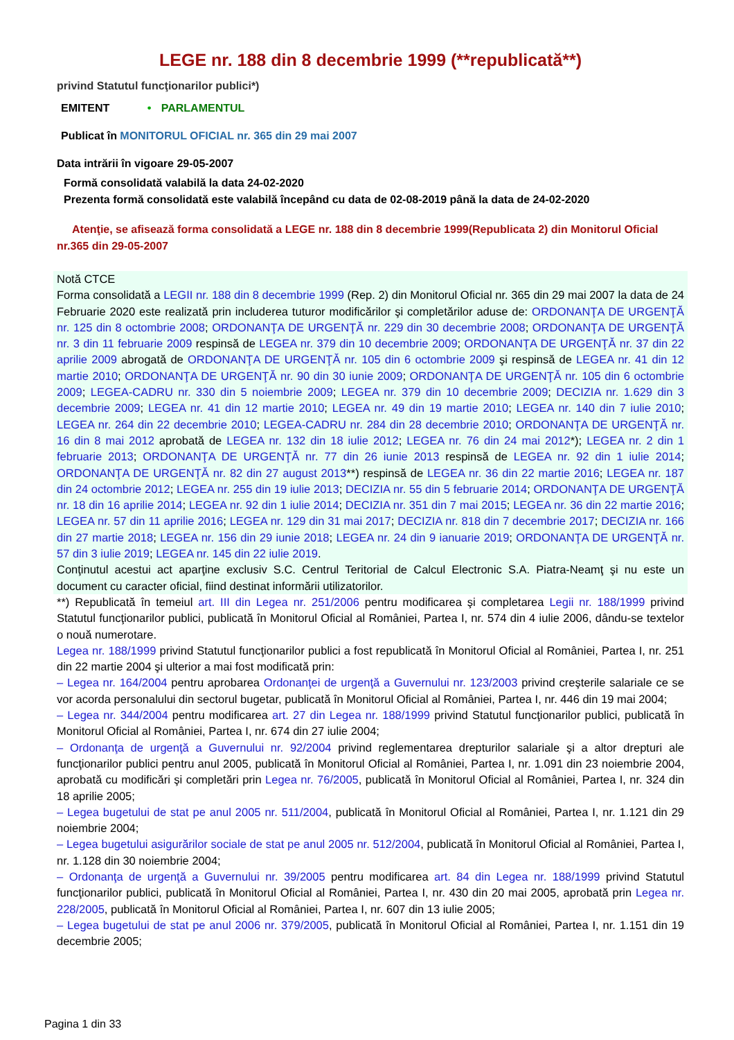LEGE nr. 188 din 8 decembrie 1999 (**republicată**)
privind Statutul funcţionarilor publici*)
EMITENT • PARLAMENTUL
Publicat în MONITORUL OFICIAL nr. 365 din 29 mai 2007
Data intrării în vigoare 29-05-2007
Formă consolidată valabilă la data 24-02-2020
Prezenta formă consolidată este valabilă începând cu data de 02-08-2019 până la data de 24-02-2020
Atenţie, se afisează forma consolidată a LEGE nr. 188 din 8 decembrie 1999(Republicata 2) din Monitorul Oficial nr.365 din 29-05-2007
Notă CTCE
Forma consolidată a LEGII nr. 188 din 8 decembrie 1999 (Rep. 2) din Monitorul Oficial nr. 365 din 29 mai 2007 la data de 24 Februarie 2020 este realizată prin includerea tuturor modificărilor şi completărilor aduse de: ORDONANŢA DE URGENŢĂ nr. 125 din 8 octombrie 2008; ORDONANŢA DE URGENŢĂ nr. 229 din 30 decembrie 2008; ORDONANŢA DE URGENŢĂ nr. 3 din 11 februarie 2009 respinsă de LEGEA nr. 379 din 10 decembrie 2009; ORDONANŢA DE URGENŢĂ nr. 37 din 22 aprilie 2009 abrogată de ORDONANŢA DE URGENŢĂ nr. 105 din 6 octombrie 2009 şi respinsă de LEGEA nr. 41 din 12 martie 2010; ORDONANŢA DE URGENŢĂ nr. 90 din 30 iunie 2009; ORDONANŢA DE URGENŢĂ nr. 105 din 6 octombrie 2009; LEGEA-CADRU nr. 330 din 5 noiembrie 2009; LEGEA nr. 379 din 10 decembrie 2009; DECIZIA nr. 1.629 din 3 decembrie 2009; LEGEA nr. 41 din 12 martie 2010; LEGEA nr. 49 din 19 martie 2010; LEGEA nr. 140 din 7 iulie 2010; LEGEA nr. 264 din 22 decembrie 2010; LEGEA-CADRU nr. 284 din 28 decembrie 2010; ORDONANŢA DE URGENŢĂ nr. 16 din 8 mai 2012 aprobată de LEGEA nr. 132 din 18 iulie 2012; LEGEA nr. 76 din 24 mai 2012*); LEGEA nr. 2 din 1 februarie 2013; ORDONANŢA DE URGENŢĂ nr. 77 din 26 iunie 2013 respinsă de LEGEA nr. 92 din 1 iulie 2014; ORDONANŢA DE URGENŢĂ nr. 82 din 27 august 2013**) respinsă de LEGEA nr. 36 din 22 martie 2016; LEGEA nr. 187 din 24 octombrie 2012; LEGEA nr. 255 din 19 iulie 2013; DECIZIA nr. 55 din 5 februarie 2014; ORDONANŢA DE URGENŢĂ nr. 18 din 16 aprilie 2014; LEGEA nr. 92 din 1 iulie 2014; DECIZIA nr. 351 din 7 mai 2015; LEGEA nr. 36 din 22 martie 2016; LEGEA nr. 57 din 11 aprilie 2016; LEGEA nr. 129 din 31 mai 2017; DECIZIA nr. 818 din 7 decembrie 2017; DECIZIA nr. 166 din 27 martie 2018; LEGEA nr. 156 din 29 iunie 2018; LEGEA nr. 24 din 9 ianuarie 2019; ORDONANŢA DE URGENŢĂ nr. 57 din 3 iulie 2019; LEGEA nr. 145 din 22 iulie 2019.
Conţinutul acestui act aparţine exclusiv S.C. Centrul Teritorial de Calcul Electronic S.A. Piatra-Neamţ şi nu este un document cu caracter oficial, fiind destinat informării utilizatorilor.
**) Republicată în temeiul art. III din Legea nr. 251/2006 pentru modificarea şi completarea Legii nr. 188/1999 privind Statutul funcţionarilor publici, publicată în Monitorul Oficial al României, Partea I, nr. 574 din 4 iulie 2006, dându-se textelor o nouă numerotare.
Legea nr. 188/1999 privind Statutul funcţionarilor publici a fost republicată în Monitorul Oficial al României, Partea I, nr. 251 din 22 martie 2004 şi ulterior a mai fost modificată prin:
– Legea nr. 164/2004 pentru aprobarea Ordonanţei de urgenţă a Guvernului nr. 123/2003 privind creşterile salariale ce se vor acorda personalului din sectorul bugetar, publicată în Monitorul Oficial al României, Partea I, nr. 446 din 19 mai 2004;
– Legea nr. 344/2004 pentru modificarea art. 27 din Legea nr. 188/1999 privind Statutul funcţionarilor publici, publicată în Monitorul Oficial al României, Partea I, nr. 674 din 27 iulie 2004;
– Ordonanţa de urgenţă a Guvernului nr. 92/2004 privind reglementarea drepturilor salariale şi a altor drepturi ale funcţionarilor publici pentru anul 2005, publicată în Monitorul Oficial al României, Partea I, nr. 1.091 din 23 noiembrie 2004, aprobată cu modificări şi completări prin Legea nr. 76/2005, publicată în Monitorul Oficial al României, Partea I, nr. 324 din 18 aprilie 2005;
– Legea bugetului de stat pe anul 2005 nr. 511/2004, publicată în Monitorul Oficial al României, Partea I, nr. 1.121 din 29 noiembrie 2004;
– Legea bugetului asigurărilor sociale de stat pe anul 2005 nr. 512/2004, publicată în Monitorul Oficial al României, Partea I, nr. 1.128 din 30 noiembrie 2004;
– Ordonanţa de urgenţă a Guvernului nr. 39/2005 pentru modificarea art. 84 din Legea nr. 188/1999 privind Statutul funcţionarilor publici, publicată în Monitorul Oficial al României, Partea I, nr. 430 din 20 mai 2005, aprobată prin Legea nr. 228/2005, publicată în Monitorul Oficial al României, Partea I, nr. 607 din 13 iulie 2005;
– Legea bugetului de stat pe anul 2006 nr. 379/2005, publicată în Monitorul Oficial al României, Partea I, nr. 1.151 din 19 decembrie 2005;
Pagina 1 din 33